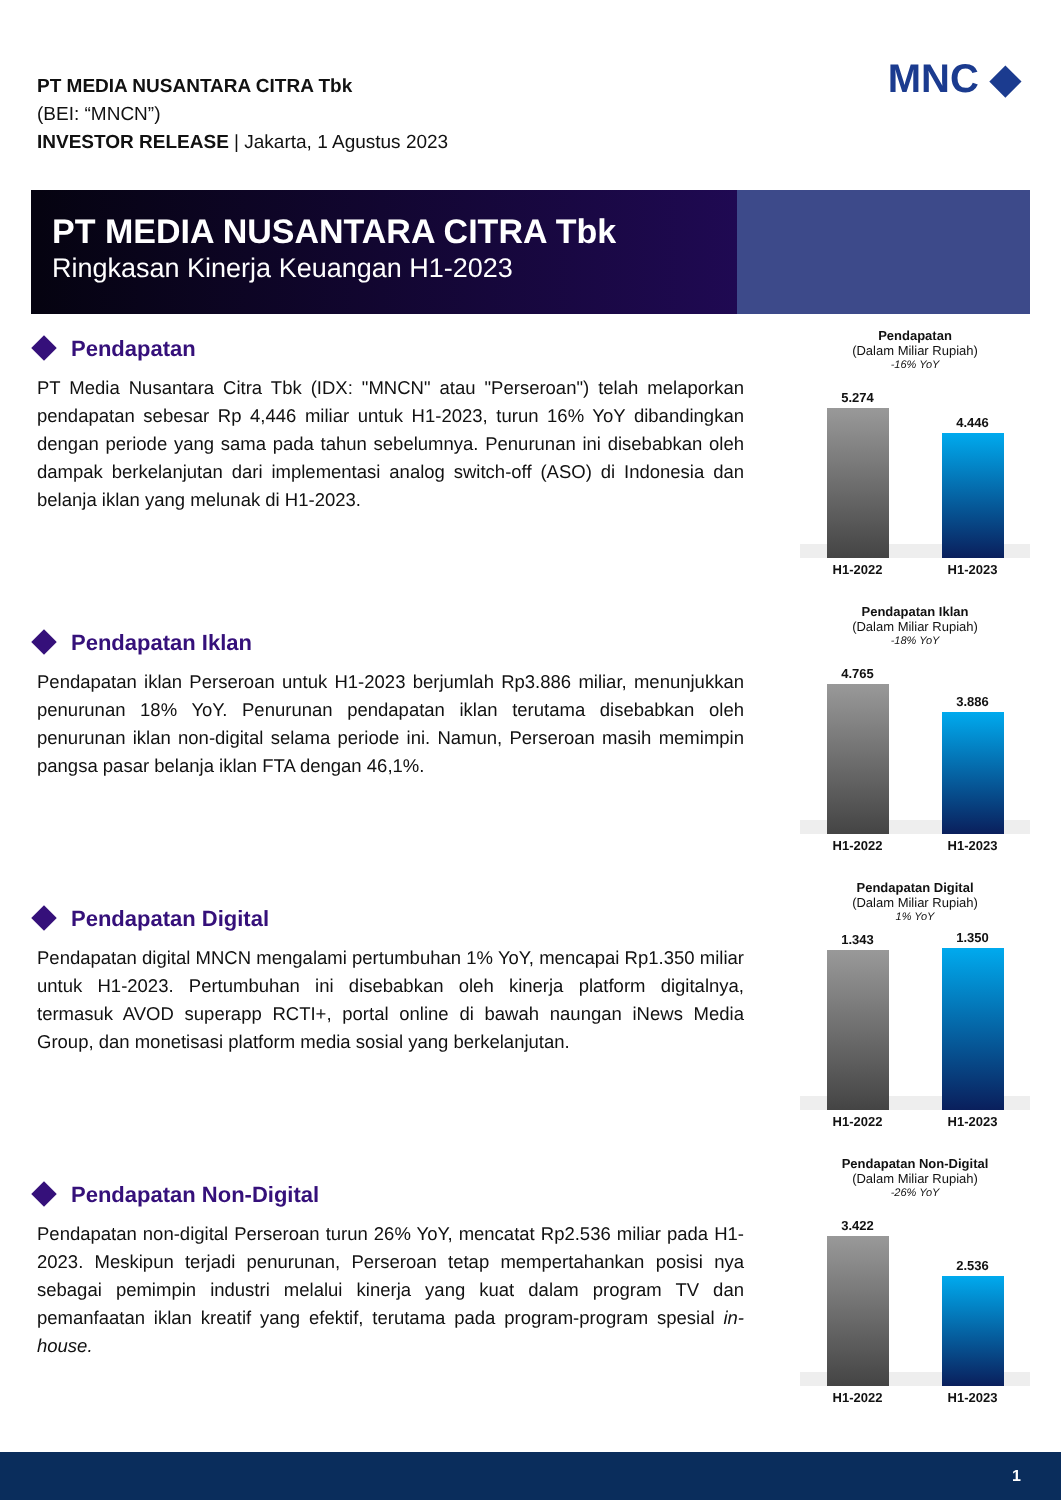PT MEDIA NUSANTARA CITRA Tbk
(BEI: “MNCN”)
INVESTOR RELEASE | Jakarta, 1 Agustus 2023
MNC ◆
PT MEDIA NUSANTARA CITRA Tbk
Ringkasan Kinerja Keuangan H1-2023
Pendapatan
PT Media Nusantara Citra Tbk (IDX: "MNCN" atau "Perseroan") telah melaporkan pendapatan sebesar Rp 4,446 miliar untuk H1-2023, turun 16% YoY dibandingkan dengan periode yang sama pada tahun sebelumnya. Penurunan ini disebabkan oleh dampak berkelanjutan dari implementasi analog switch-off (ASO) di Indonesia dan belanja iklan yang melunak di H1-2023.
Pendapatan
(Dalam Miliar Rupiah)
-16% YoY
5.274
4.446
H1-2022 H1-2023
Pendapatan Iklan
Pendapatan iklan Perseroan untuk H1-2023 berjumlah Rp3.886 miliar, menunjukkan penurunan 18% YoY. Penurunan pendapatan iklan terutama disebabkan oleh penurunan iklan non-digital selama periode ini. Namun, Perseroan masih memimpin pangsa pasar belanja iklan FTA dengan 46,1%.
Pendapatan Iklan
(Dalam Miliar Rupiah)
-18% YoY
4.765
3.886
H1-2022 H1-2023
Pendapatan Digital
Pendapatan digital MNCN mengalami pertumbuhan 1% YoY, mencapai Rp1.350 miliar untuk H1-2023. Pertumbuhan ini disebabkan oleh kinerja platform digitalnya, termasuk AVOD superapp RCTI+, portal online di bawah naungan iNews Media Group, dan monetisasi platform media sosial yang berkelanjutan.
Pendapatan Digital
(Dalam Miliar Rupiah)
1% YoY
1.343
1.350
H1-2022 H1-2023
Pendapatan Non-Digital
Pendapatan non-digital Perseroan turun 26% YoY, mencatat Rp2.536 miliar pada H1-2023. Meskipun terjadi penurunan, Perseroan tetap mempertahankan posisi nya sebagai pemimpin industri melalui kinerja yang kuat dalam program TV dan pemanfaatan iklan kreatif yang efektif, terutama pada program-program spesial in-house.
Pendapatan Non-Digital
(Dalam Miliar Rupiah)
-26% YoY
3.422
2.536
H1-2022 H1-2023
1